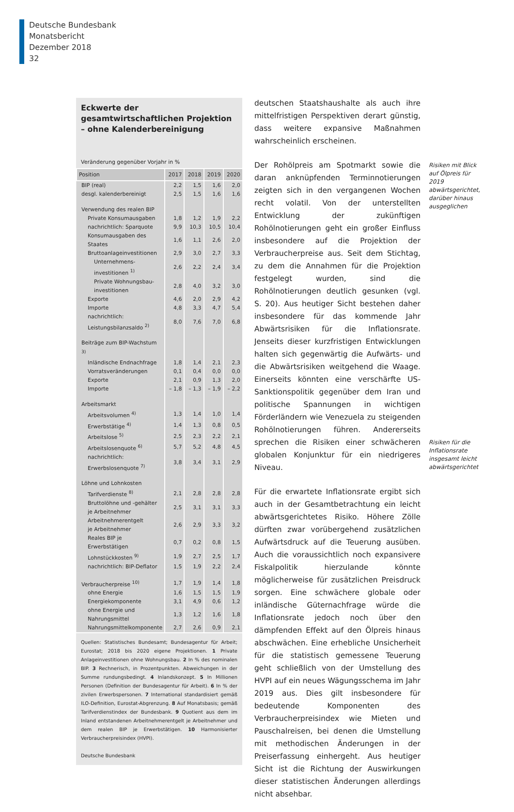Deutsche Bundesbank
Monatsbericht
Dezember 2018
32
Eckwerte der gesamtwirtschaftlichen Projektion – ohne Kalenderbereinigung
Veränderung gegenüber Vorjahr in %
| Position | 2017 | 2018 | 2019 | 2020 |
| --- | --- | --- | --- | --- |
| BIP (real) | 2,2 | 1,5 | 1,6 | 2,0 |
| desgl. kalenderbereinigt | 2,5 | 1,5 | 1,6 | 1,6 |
| Verwendung des realen BIP | | | | |
| Private Konsumausgaben | 1,8 | 1,2 | 1,9 | 2,2 |
| nachrichtlich: Sparquote | 9,9 | 10,3 | 10,5 | 10,4 |
| Konsumausgaben des Staates | 1,6 | 1,1 | 2,6 | 2,0 |
| Bruttoanlageinvestitionen | 2,9 | 3,0 | 2,7 | 3,3 |
| Unternehmens- investitionen <sup>1)</sup> | 2,6 | 2,2 | 2,4 | 3,4 |
| Private Wohnungsbau- investitionen | 2,8 | 4,0 | 3,2 | 3,0 |
| Exporte | 4,6 | 2,0 | 2,9 | 4,2 |
| Importe | 4,8 | 3,3 | 4,7 | 5,4 |
| nachrichtlich: Leistungsbilanzsaldo <sup>2)</sup> | 8,0 | 7,6 | 7,0 | 6,8 |
| Beiträge zum BIP-Wachstum <sup>3)</sup> | | | | |
| Inländische Endnachfrage | 1,8 | 1,4 | 2,1 | 2,3 |
| Vorratsveränderungen | 0,1 | 0,4 | 0,0 | 0,0 |
| Exporte | 2,1 | 0,9 | 1,3 | 2,0 |
| Importe | – 1,8 | – 1,3 | – 1,9 | – 2,2 |
| Arbeitsmarkt | | | | |
| Arbeitsvolumen <sup>4)</sup> | 1,3 | 1,4 | 1,0 | 1,4 |
| Erwerbstätige <sup>4)</sup> | 1,4 | 1,3 | 0,8 | 0,5 |
| Arbeitslose <sup>5)</sup> | 2,5 | 2,3 | 2,2 | 2,1 |
| Arbeitslosenquote <sup>6)</sup> | 5,7 | 5,2 | 4,8 | 4,5 |
| nachrichtlich: Erwerbslosenquote <sup>7)</sup> | 3,8 | 3,4 | 3,1 | 2,9 |
| Löhne und Lohnkosten | | | | |
| Tarifverdienste <sup>8)</sup> | 2,1 | 2,8 | 2,8 | 2,8 |
| Bruttolöhne und -gehälter je Arbeitnehmer | 2,5 | 3,1 | 3,1 | 3,3 |
| Arbeitnehmerentgelt je Arbeitnehmer | 2,6 | 2,9 | 3,3 | 3,2 |
| Reales BIP je Erwerbstätigen | 0,7 | 0,2 | 0,8 | 1,5 |
| Lohnstückkosten <sup>9)</sup> | 1,9 | 2,7 | 2,5 | 1,7 |
| nachrichtlich: BIP-Deflator | 1,5 | 1,9 | 2,2 | 2,4 |
| Verbraucherpreise <sup>10)</sup> | 1,7 | 1,9 | 1,4 | 1,8 |
| ohne Energie | 1,6 | 1,5 | 1,5 | 1,9 |
| Energiekomponente | 3,1 | 4,9 | 0,6 | 1,2 |
| ohne Energie und Nahrungsmittel | 1,3 | 1,2 | 1,6 | 1,8 |
| Nahrungsmittelkomponente | 2,7 | 2,6 | 0,9 | 2,1 |
Quellen: Statistisches Bundesamt; Bundesagentur für Arbeit; Eurostat; 2018 bis 2020 eigene Projektionen. 1 Private Anlageinvestitionen ohne Wohnungsbau. 2 In % des nominalen BIP. 3 Rechnerisch, in Prozentpunkten. Abweichungen in der Summe rundungsbedingt. 4 Inlandskonzept. 5 In Millionen Personen (Definition der Bundesagentur für Arbeit). 6 In % der zivilen Erwerbspersonen. 7 International standardisiert gemäß ILO-Definition, Eurostat-Abgrenzung. 8 Auf Monatsbasis; gemäß Tarifverdienstindex der Bundesbank. 9 Quotient aus dem im Inland entstandenen Arbeitnehmerentgelt je Arbeitnehmer und dem realen BIP je Erwerbstätigen. 10 Harmonisierter Verbraucherpreisindex (HVPI).
Deutsche Bundesbank
deutschen Staatshaushalte als auch ihre mittelfristigen Perspektiven derart günstig, dass weitere expansive Maßnahmen wahrscheinlich erscheinen.
Der Rohölpreis am Spotmarkt sowie die daran anknüpfenden Terminnotierungen zeigten sich in den vergangenen Wochen recht volatil. Von der unterstellten Entwicklung der zukünftigen Rohölnotierungen geht ein großer Einfluss insbesondere auf die Projektion der Verbraucherpreise aus. Seit dem Stichtag, zu dem die Annahmen für die Projektion festgelegt wurden, sind die Rohölnotierungen deutlich gesunken (vgl. S. 20). Aus heutiger Sicht bestehen daher insbesondere für das kommende Jahr Abwärtsrisiken für die Inflationsrate. Jenseits dieser kurzfristigen Entwicklungen halten sich gegenwärtig die Aufwärts- und die Abwärtsrisiken weitgehend die Waage. Einerseits könnten eine verschärfte US-Sanktionspolitik gegenüber dem Iran und politische Spannungen in wichtigen Förderländern wie Venezuela zu steigenden Rohölnotierungen führen. Andererseits sprechen die Risiken einer schwächeren globalen Konjunktur für ein niedrigeres Niveau.
Für die erwartete Inflationsrate ergibt sich auch in der Gesamtbetrachtung ein leicht abwärtsgerichtetes Risiko. Höhere Zölle dürften zwar vorübergehend zusätzlichen Aufwärtsdruck auf die Teuerung ausüben. Auch die voraussichtlich noch expansivere Fiskalpolitik hierzulande könnte möglicherweise für zusätzlichen Preisdruck sorgen. Eine schwächere globale oder inländische Güternachfrage würde die Inflationsrate jedoch noch über den dämpfenden Effekt auf den Ölpreis hinaus abschwächen. Eine erhebliche Unsicherheit für die statistisch gemessene Teuerung geht schließlich von der Umstellung des HVPI auf ein neues Wägungsschema im Jahr 2019 aus. Dies gilt insbesondere für bedeutende Komponenten des Verbraucherpreisindex wie Mieten und Pauschalreisen, bei denen die Umstellung mit methodischen Änderungen in der Preiserfassung einhergeht. Aus heutiger Sicht ist die Richtung der Auswirkungen dieser statistischen Änderungen allerdings nicht absehbar.
Risiken mit Blick auf Ölpreis für 2019 abwärtsgerichtet, darüber hinaus ausgeglichen
Risiken für die Inflationsrate insgesamt leicht abwärtsgerichtet